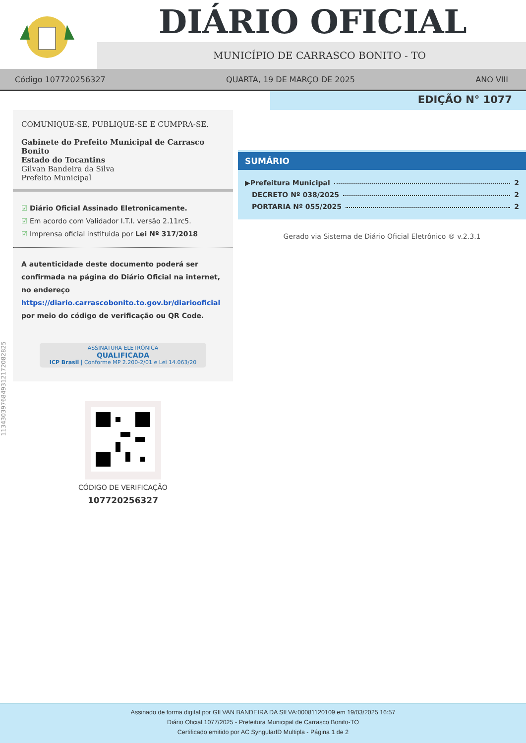DIÁRIO OFICIAL
MUNICÍPIO DE CARRASCO BONITO - TO
Código 107720256327 QUARTA, 19 DE MARÇO DE 2025 ANO VIII
EDIÇÃO N° 1077
COMUNIQUE-SE, PUBLIQUE-SE E CUMPRA-SE.
Gabinete do Prefeito Municipal de Carrasco Bonito
Estado do Tocantins
Gilvan Bandeira da Silva
Prefeito Municipal
☑ Diário Oficial Assinado Eletronicamente.
☑ Em acordo com Validador I.T.I. versão 2.11rc5.
☑ Imprensa oficial instituida por Lei Nº 317/2018
A autenticidade deste documento poderá ser confirmada na página do Diário Oficial na internet, no endereço https://diario.carrascobonito.to.gov.br/diariooficial por meio do código de verificação ou QR Code.
ASSINATURA ELETRÔNICA
QUALIFICADA
ICP Brasil | Conforme MP 2.200-2/01 e Lei 14.063/20
CÓDIGO DE VERIFICAÇÃO
107720256327
SUMÁRIO
▶Prefeitura Municipal 2
DECRETO Nº 038/2025 2
PORTARIA Nº 055/2025 2
Gerado via Sistema de Diário Oficial Eletrônico ® v.2.3.1
113430397684931217208282​5
Assinado de forma digital por GILVAN BANDEIRA DA SILVA:00081120109 em 19/03/2025 16:57
Diário Oficial 1077/2025 - Prefeitura Municipal de Carrasco Bonito-TO
Certificado emitido por AC SyngularID Multipla - Página 1 de 2